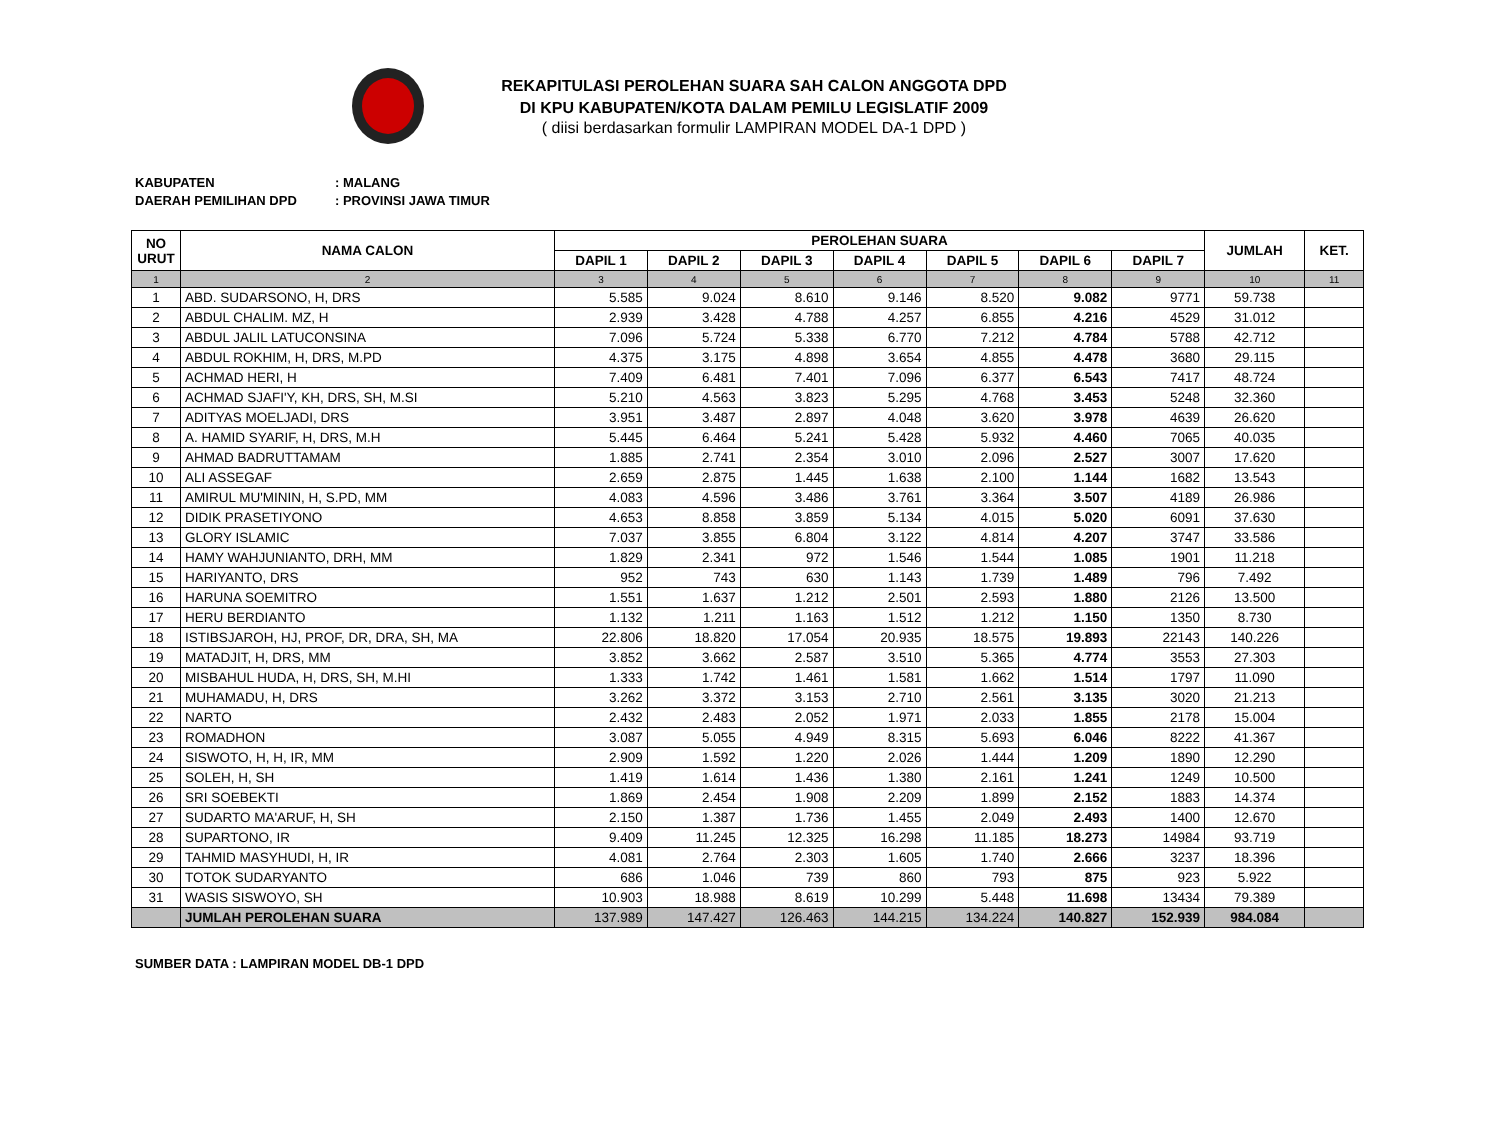REKAPITULASI PEROLEHAN SUARA SAH CALON ANGGOTA DPD
DI KPU KABUPATEN/KOTA DALAM PEMILU LEGISLATIF 2009
( diisi berdasarkan formulir LAMPIRAN MODEL DA-1 DPD )
KABUPATEN: MALANG
DAERAH PEMILIHAN DPD: PROVINSI JAWA TIMUR
| NO URUT | NAMA CALON | PEROLEHAN SUARA | | | | | | | JUMLAH | KET. |
| --- | --- | --- | --- | --- | --- | --- | --- | --- | --- | --- |
| | | DAPIL 1 | DAPIL 2 | DAPIL 3 | DAPIL 4 | DAPIL 5 | DAPIL 6 | DAPIL 7 | | |
| 1 | 2 | 3 | 4 | 5 | 6 | 7 | 8 | 9 | 10 | 11 |
| 1 | ABD. SUDARSONO, H, DRS | 5.585 | 9.024 | 8.610 | 9.146 | 8.520 | 9.082 | 9771 | 59.738 | |
| 2 | ABDUL CHALIM. MZ, H | 2.939 | 3.428 | 4.788 | 4.257 | 6.855 | 4.216 | 4529 | 31.012 | |
| 3 | ABDUL JALIL LATUCONSINA | 7.096 | 5.724 | 5.338 | 6.770 | 7.212 | 4.784 | 5788 | 42.712 | |
| 4 | ABDUL ROKHIM, H, DRS, M.PD | 4.375 | 3.175 | 4.898 | 3.654 | 4.855 | 4.478 | 3680 | 29.115 | |
| 5 | ACHMAD HERI, H | 7.409 | 6.481 | 7.401 | 7.096 | 6.377 | 6.543 | 7417 | 48.724 | |
| 6 | ACHMAD SJAFI'Y, KH, DRS, SH, M.SI | 5.210 | 4.563 | 3.823 | 5.295 | 4.768 | 3.453 | 5248 | 32.360 | |
| 7 | ADITYAS MOELJADI, DRS | 3.951 | 3.487 | 2.897 | 4.048 | 3.620 | 3.978 | 4639 | 26.620 | |
| 8 | A. HAMID SYARIF, H, DRS, M.H | 5.445 | 6.464 | 5.241 | 5.428 | 5.932 | 4.460 | 7065 | 40.035 | |
| 9 | AHMAD BADRUTTAMAM | 1.885 | 2.741 | 2.354 | 3.010 | 2.096 | 2.527 | 3007 | 17.620 | |
| 10 | ALI ASSEGAF | 2.659 | 2.875 | 1.445 | 1.638 | 2.100 | 1.144 | 1682 | 13.543 | |
| 11 | AMIRUL MU'MININ, H, S.PD, MM | 4.083 | 4.596 | 3.486 | 3.761 | 3.364 | 3.507 | 4189 | 26.986 | |
| 12 | DIDIK PRASETIYONO | 4.653 | 8.858 | 3.859 | 5.134 | 4.015 | 5.020 | 6091 | 37.630 | |
| 13 | GLORY ISLAMIC | 7.037 | 3.855 | 6.804 | 3.122 | 4.814 | 4.207 | 3747 | 33.586 | |
| 14 | HAMY WAHJUNIANTO, DRH, MM | 1.829 | 2.341 | 972 | 1.546 | 1.544 | 1.085 | 1901 | 11.218 | |
| 15 | HARIYANTO, DRS | 952 | 743 | 630 | 1.143 | 1.739 | 1.489 | 796 | 7.492 | |
| 16 | HARUNA SOEMITRO | 1.551 | 1.637 | 1.212 | 2.501 | 2.593 | 1.880 | 2126 | 13.500 | |
| 17 | HERU BERDIANTO | 1.132 | 1.211 | 1.163 | 1.512 | 1.212 | 1.150 | 1350 | 8.730 | |
| 18 | ISTIBSJAROH, HJ, PROF, DR, DRA, SH, MA | 22.806 | 18.820 | 17.054 | 20.935 | 18.575 | 19.893 | 22143 | 140.226 | |
| 19 | MATADJIT, H, DRS, MM | 3.852 | 3.662 | 2.587 | 3.510 | 5.365 | 4.774 | 3553 | 27.303 | |
| 20 | MISBAHUL HUDA, H, DRS, SH, M.HI | 1.333 | 1.742 | 1.461 | 1.581 | 1.662 | 1.514 | 1797 | 11.090 | |
| 21 | MUHAMADU, H, DRS | 3.262 | 3.372 | 3.153 | 2.710 | 2.561 | 3.135 | 3020 | 21.213 | |
| 22 | NARTO | 2.432 | 2.483 | 2.052 | 1.971 | 2.033 | 1.855 | 2178 | 15.004 | |
| 23 | ROMADHON | 3.087 | 5.055 | 4.949 | 8.315 | 5.693 | 6.046 | 8222 | 41.367 | |
| 24 | SISWOTO, H, H, IR, MM | 2.909 | 1.592 | 1.220 | 2.026 | 1.444 | 1.209 | 1890 | 12.290 | |
| 25 | SOLEH, H, SH | 1.419 | 1.614 | 1.436 | 1.380 | 2.161 | 1.241 | 1249 | 10.500 | |
| 26 | SRI SOEBEKTI | 1.869 | 2.454 | 1.908 | 2.209 | 1.899 | 2.152 | 1883 | 14.374 | |
| 27 | SUDARTO MA'ARUF, H, SH | 2.150 | 1.387 | 1.736 | 1.455 | 2.049 | 2.493 | 1400 | 12.670 | |
| 28 | SUPARTONO, IR | 9.409 | 11.245 | 12.325 | 16.298 | 11.185 | 18.273 | 14984 | 93.719 | |
| 29 | TAHMID MASYHUDI, H, IR | 4.081 | 2.764 | 2.303 | 1.605 | 1.740 | 2.666 | 3237 | 18.396 | |
| 30 | TOTOK SUDARYANTO | 686 | 1.046 | 739 | 860 | 793 | 875 | 923 | 5.922 | |
| 31 | WASIS SISWOYO, SH | 10.903 | 18.988 | 8.619 | 10.299 | 5.448 | 11.698 | 13434 | 79.389 | |
| | JUMLAH PEROLEHAN SUARA | 137.989 | 147.427 | 126.463 | 144.215 | 134.224 | 140.827 | 152.939 | 984.084 | |
SUMBER DATA : LAMPIRAN MODEL DB-1 DPD